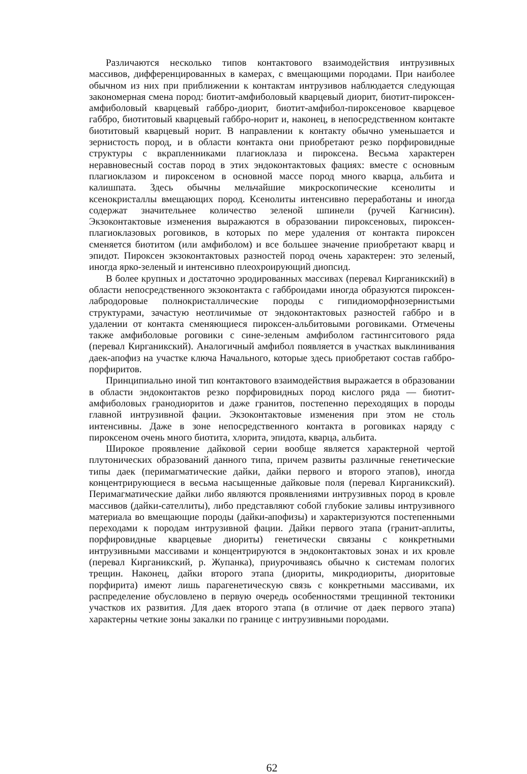Различаются несколько типов контактового взаимодействия интрузивных массивов, дифференцированных в камерах, с вмещающими породами. При наиболее обычном из них при приближении к контактам интрузивов наблюдается следующая закономерная смена пород: биотит-амфиболовый кварцевый диорит, биотит-пироксен-амфиболовый кварцевый габбро-диорит, биотит-амфибол-пироксеновое кварцевое габбро, биотитовый кварцевый габбро-норит и, наконец, в непосредственном контакте биотитовый кварцевый норит. В направлении к контакту обычно уменьшается и зернистость пород, и в области контакта они приобретают резко порфировидные структуры с вкрапленниками плагиоклаза и пироксена. Весьма характерен неравновесный состав пород в этих эндоконтактовых фациях: вместе с основным плагиоклазом и пироксеном в основной массе пород много кварца, альбита и калишпата. Здесь обычны мельчайшие микроскопические ксенолиты и ксенокристаллы вмещающих пород. Ксенолиты интенсивно переработаны и иногда содержат значительнее количество зеленой шпинели (ручей Кагнисин). Экзоконтактовые изменения выражаются в образовании пироксеновых, пироксен-плагиоклазовых роговиков, в которых по мере удаления от контакта пироксен сменяется биотитом (или амфиболом) и все большее значение приобретают кварц и эпидот. Пироксен экзоконтактовых разностей пород очень характерен: это зеленый, иногда ярко-зеленый и интенсивно плеохроирующий диопсид.
В более крупных и достаточно эродированных массивах (перевал Кирганикский) в области непосредственного экзоконтакта с габброидами иногда образуются пироксен-лабродоровые полнокристаллические породы с гипидиоморфнозернистыми структурами, зачастую неотличимые от эндоконтактовых разностей габбро и в удалении от контакта сменяющиеся пироксен-альбитовыми роговиками. Отмечены также амфиболовые роговики с сине-зеленым амфиболом гастингситового ряда (перевал Кирганикский). Аналогичный амфибол появляется в участках выклинивания даек-апофиз на участке ключа Начального, которые здесь приобретают состав габбро-порфиритов.
Принципиально иной тип контактового взаимодействия выражается в образовании в области эндоконтактов резко порфировидных пород кислого ряда — биотит-амфиболовых гранодиоритов и даже гранитов, постепенно переходящих в породы главной интрузивной фации. Экзоконтактовые изменения при этом не столь интенсивны. Даже в зоне непосредственного контакта в роговиках наряду с пироксеном очень много биотита, хлорита, эпидота, кварца, альбита.
Широкое проявление дайковой серии вообще является характерной чертой плутонических образований данного типа, причем развиты различные генетические типы даек (перимагматические дайки, дайки первого и второго этапов), иногда концентрирующиеся в весьма насыщенные дайковые поля (перевал Кирганикский). Перимагматические дайки либо являются проявлениями интрузивных пород в кровле массивов (дайки-сателлиты), либо представляют собой глубокие заливы интрузивного материала во вмещающие породы (дайки-апофизы) и характеризуются постепенными переходами к породам интрузивной фации. Дайки первого этапа (гранит-аплиты, порфировидные кварцевые диориты) генетически связаны с конкретными интрузивными массивами и концентрируются в эндоконтактовых зонах и их кровле (перевал Кирганикский, р. Жупанка), приурочиваясь обычно к системам пологих трещин. Наконец, дайки второго этапа (диориты, микродиориты, диоритовые порфирита) имеют лишь парагенетическую связь с конкретными массивами, их распределение обусловлено в первую очередь особенностями трещинной тектоники участков их развития. Для даек второго этапа (в отличие от даек первого этапа) характерны четкие зоны закалки по границе с интрузивными породами.
62